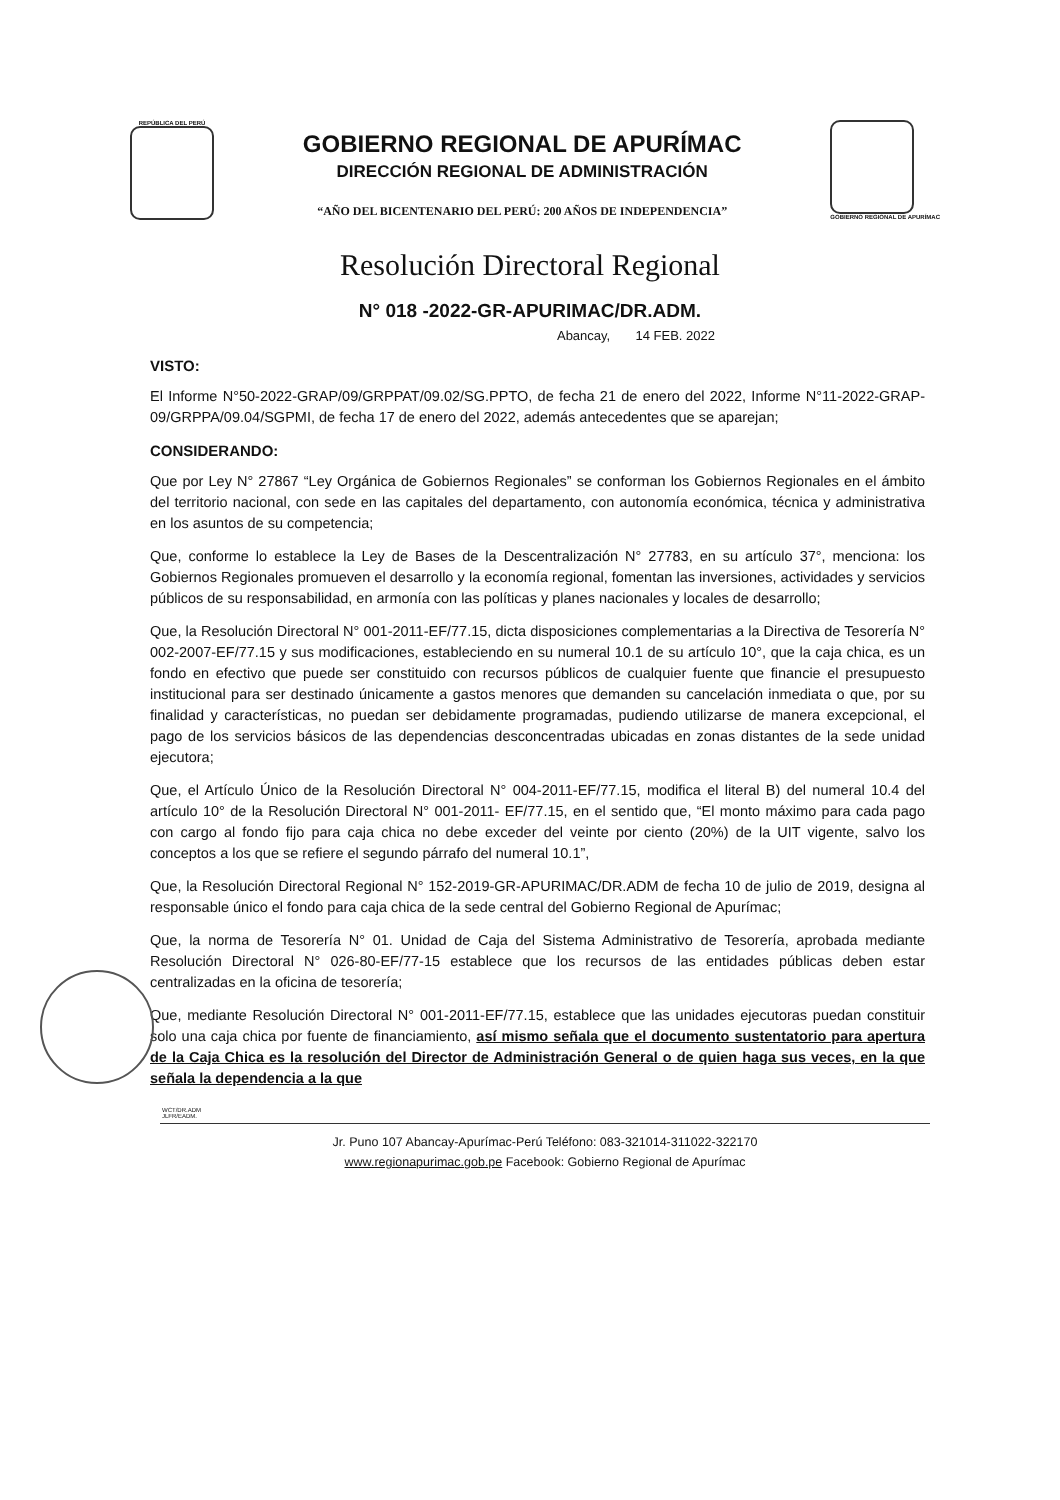REPÚBLICA DEL PERÚ
GOBIERNO REGIONAL DE APURÍMAC
DIRECCIÓN REGIONAL DE ADMINISTRACIÓN
“AÑO DEL BICENTENARIO DEL PERÚ: 200 AÑOS DE INDEPENDENCIA”
GOBIERNO REGIONAL DE APURÍMAC
Resolución Directoral Regional
N° 018 -2022-GR-APURIMAC/DR.ADM.
Abancay, 14 FEB. 2022
VISTO:
El Informe N°50-2022-GRAP/09/GRPPAT/09.02/SG.PPTO, de fecha 21 de enero del 2022, Informe N°11-2022-GRAP-09/GRPPA/09.04/SGPMI, de fecha 17 de enero del 2022, además antecedentes que se aparejan;
CONSIDERANDO:
Que por Ley N° 27867 “Ley Orgánica de Gobiernos Regionales” se conforman los Gobiernos Regionales en el ámbito del territorio nacional, con sede en las capitales del departamento, con autonomía económica, técnica y administrativa en los asuntos de su competencia;
Que, conforme lo establece la Ley de Bases de la Descentralización N° 27783, en su artículo 37°, menciona: los Gobiernos Regionales promueven el desarrollo y la economía regional, fomentan las inversiones, actividades y servicios públicos de su responsabilidad, en armonía con las políticas y planes nacionales y locales de desarrollo;
Que, la Resolución Directoral N° 001-2011-EF/77.15, dicta disposiciones complementarias a la Directiva de Tesorería N° 002-2007-EF/77.15 y sus modificaciones, estableciendo en su numeral 10.1 de su artículo 10°, que la caja chica, es un fondo en efectivo que puede ser constituido con recursos públicos de cualquier fuente que financie el presupuesto institucional para ser destinado únicamente a gastos menores que demanden su cancelación inmediata o que, por su finalidad y características, no puedan ser debidamente programadas, pudiendo utilizarse de manera excepcional, el pago de los servicios básicos de las dependencias desconcentradas ubicadas en zonas distantes de la sede unidad ejecutora;
Que, el Artículo Único de la Resolución Directoral N° 004-2011-EF/77.15, modifica el literal B) del numeral 10.4 del artículo 10° de la Resolución Directoral N° 001-2011- EF/77.15, en el sentido que, “El monto máximo para cada pago con cargo al fondo fijo para caja chica no debe exceder del veinte por ciento (20%) de la UIT vigente, salvo los conceptos a los que se refiere el segundo párrafo del numeral 10.1”,
Que, la Resolución Directoral Regional N° 152-2019-GR-APURIMAC/DR.ADM de fecha 10 de julio de 2019, designa al responsable único el fondo para caja chica de la sede central del Gobierno Regional de Apurímac;
Que, la norma de Tesorería N° 01. Unidad de Caja del Sistema Administrativo de Tesorería, aprobada mediante Resolución Directoral N° 026-80-EF/77-15 establece que los recursos de las entidades públicas deben estar centralizadas en la oficina de tesorería;
Que, mediante Resolución Directoral N° 001-2011-EF/77.15, establece que las unidades ejecutoras puedan constituir solo una caja chica por fuente de financiamiento, así mismo señala que el documento sustentatorio para apertura de la Caja Chica es la resolución del Director de Administración General o de quien haga sus veces, en la que señala la dependencia a la que
WCT/DR.ADM
JLFR/EADM.
Jr. Puno 107 Abancay-Apurímac-Perú Teléfono: 083-321014-311022-322170
www.regionapurimac.gob.pe Facebook: Gobierno Regional de Apurímac